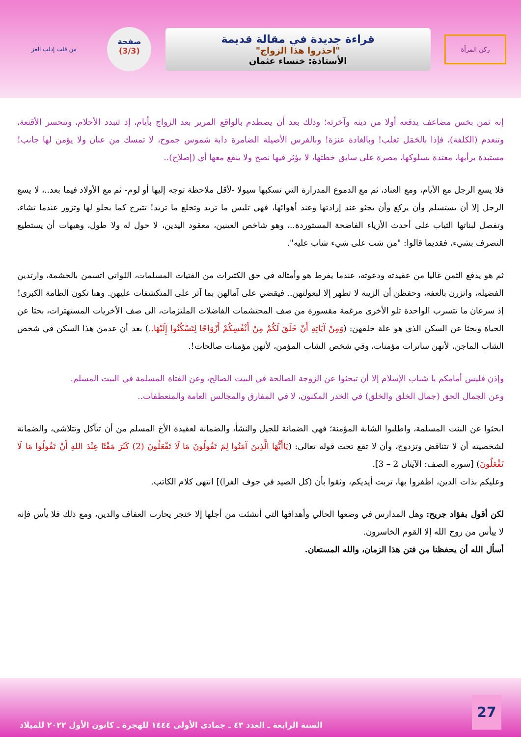ركن المرأة
قراءة جديدة في مقالة قديمة
"احذروا هذا الزواج"
الأستاذة: خنساء عثمان
صفحة
(3/3)
من قلب إدلب العز
إنه ثمن بخس مضاعف يدفعه أولا من دينه وآخرته؛ وذلك بعد أن يصطدم بالواقع المرير بعد الزواج بأيام، إذ تتبدد الأحلام، وتنحسر الأقنعة، وتنعدم (الكلفة)، فإذا بالحَمَل ثعلب! وبالغادة عنزة! وبالفرس الأصيلة الضامرة دابة شموس جموح، لا تمسك من عنان ولا يؤمن لها جانب! مستبدة برأيها، معتدة بسلوكها، مصرة على سابق خطتها، لا يؤثر فيها نصح ولا ينفع معها أي (إصلاح)..
فلا يسع الرجل مع الأيام، ومع العناد، ثم مع الدموع المدرارة التي تسكبها سيولا -لأقل ملاحظة توجه إليها أو لوم- ثم مع الأولاد فيما بعد..، لا يسع الرجل إلا أن يستسلم وأن يركع وأن يجثو عند إرادتها وعند أهوائها، فهي تلبس ما تريد وتخلع ما تريد! تتبرج كما يحلو لها وتزور عندما تشاء، وتفصل لبناتها الثياب على أحدث الأزياء الفاضحة المستوردة..، وهو شاخص العينين، معقود اليدين، لا حول له ولا طول، وهيهات أن يستطيع التصرف بشيء، فقديما قالوا: "من شب على شيء شاب عليه".
ثم هو يدفع الثمن غاليا من عقيدته ودعوته، عندما يفرط هو وأمثاله في حق الكثيرات من الفتيات المسلمات، اللواتي اتسمن بالحشمة، وارتدين الفضيلة، واتزرن بالعفة، وحفظن أن الزينة لا تظهر إلا لبعولتهن.. فيقضي على آمالهن بما آثر على المتكشفات عليهن. وهنا تكون الطامة الكبرى! إذ سرعان ما تتسرب الواحدة تلو الأخرى مرغمة مقسورة من صف المحتشمات الفاضلات الملتزمات، الى صف الأخريات المستهترات، بحثا عن الحياة وبحثا عن السكن الذي هو علة خلقهن: (وَمِنْ آيَاتِهِ أَنْ خَلَقَ لَكُمْ مِنْ أَنْفُسِكُمْ أَزْوَاجًا لِتَسْكُنُوا إِلَيْهَا..) بعد أن عدمن هذا السكن في شخص الشاب الماجن، لأنهن ساترات مؤمنات، وفي شخص الشاب المؤمن، لأنهن مؤمنات صالحات!.
وإذن فليس أمامكم يا شباب الإسلام إلا أن تبحثوا عن الزوجة الصالحة في البيت الصالح، وعن الفتاة المسلمة في البيت المسلم.
وعن الجمال الحق (جمال الخلق والخلق) في الخدر المكنون، لا في المفارق والمجالس العامة والمنعطفات..
ابحثوا عن البنت المسلمة، واطلبوا الشابة المؤمنة؛ فهي الضمانة للجيل والنشأ، والضمانة لعقيدة الأخ المسلم من أن تتآكل وتتلاشى، والضمانة لشخصيته أن لا تتناقض وتزدوج، وأن لا تقع تحت قوله تعالى: (يَاأَيُّهَا الَّذِينَ آمَنُوا لِمَ تَقُولُونَ مَا لَا تَفْعَلُونَ (2) كَبُرَ مَقْتًا عِنْدَ اللهِ أَنْ تَقُولُوا مَا لَا تَفْعَلُونَ) [سورة الصف: الآيتان 2 – 3].
وعليكم بذات الدين، اظفروا بها، تربت أيديكم، وثقوا بأن (كل الصيد في جوف الفرا)] انتهى كلام الكاتب.
لكن أقول بفؤاد جريح: وهل المدارس في وضعها الحالي وأهدافها التي أنشئت من أجلها إلا خنجر يحارب العفاف والدين، ومع ذلك فلا يأس فإنه لا ييأس من روح الله إلا القوم الخاسرون.
أسأل الله أن يحفظنا من فتن هذا الزمان، والله المستعان.
27
السنة الرابعة ـ العدد ٤٣ ـ جمادى الأولى ١٤٤٤ للهجرة ـ كانون الأول ٢٠٢٢ للميلاد